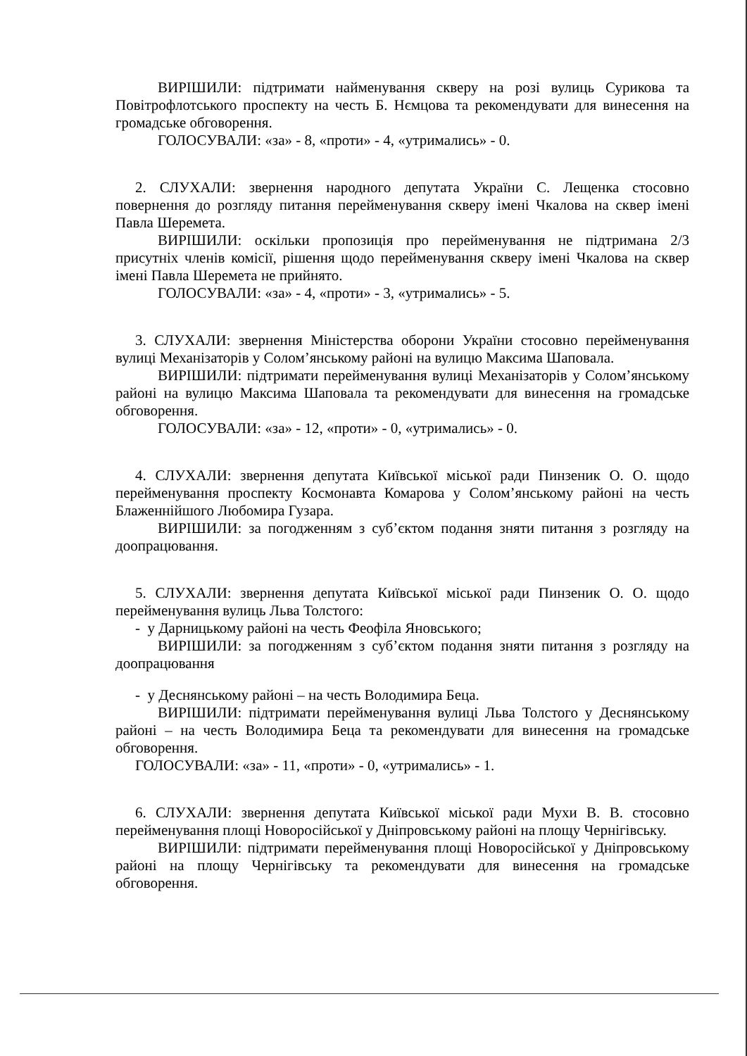ВИРІШИЛИ: підтримати найменування скверу на розі вулиць Сурикова та Повітрофлотського проспекту на честь Б. Нємцова та рекомендувати для винесення на громадське обговорення.
ГОЛОСУВАЛИ: «за» - 8, «проти» - 4, «утримались» - 0.
2. СЛУХАЛИ: звернення народного депутата України С. Лещенка стосовно повернення до розгляду питання перейменування скверу імені Чкалова на сквер імені Павла Шеремета.
ВИРІШИЛИ: оскільки пропозиція про перейменування не підтримана 2/3 присутніх членів комісії, рішення щодо перейменування скверу імені Чкалова на сквер імені Павла Шеремета не прийнято.
ГОЛОСУВАЛИ: «за» - 4, «проти» - 3, «утримались» - 5.
3. СЛУХАЛИ: звернення Міністерства оборони України стосовно перейменування вулиці Механізаторів у Солом’янському районі на вулицю Максима Шаповала.
ВИРІШИЛИ: підтримати перейменування вулиці Механізаторів у Солом’янському районі на вулицю Максима Шаповала та рекомендувати для винесення на громадське обговорення.
ГОЛОСУВАЛИ: «за» - 12, «проти» - 0, «утримались» - 0.
4. СЛУХАЛИ: звернення депутата Київської міської ради Пинзеник О. О. щодо перейменування проспекту Космонавта Комарова у Солом’янському районі на честь Блаженнійшого Любомира Гузара.
ВИРІШИЛИ: за погодженням з суб’єктом подання зняти питання з розгляду на доопрацювання.
5. СЛУХАЛИ: звернення депутата Київської міської ради Пинзеник О. О. щодо перейменування вулиць Льва Толстого:
- у Дарницькому районі на честь Феофіла Яновського;
ВИРІШИЛИ: за погодженням з суб’єктом подання зняти питання з розгляду на доопрацювання
- у Деснянському районі – на честь Володимира Беца.
ВИРІШИЛИ: підтримати перейменування вулиці Льва Толстого у Деснянському районі – на честь Володимира Беца та рекомендувати для винесення на громадське обговорення.
ГОЛОСУВАЛИ: «за» - 11, «проти» - 0, «утримались» - 1.
6. СЛУХАЛИ: звернення депутата Київської міської ради Мухи В. В. стосовно перейменування площі Новоросійської у Дніпровському районі на площу Чернігівську.
ВИРІШИЛИ: підтримати перейменування площі Новоросійської у Дніпровському районі на площу Чернігівську та рекомендувати для винесення на громадське обговорення.